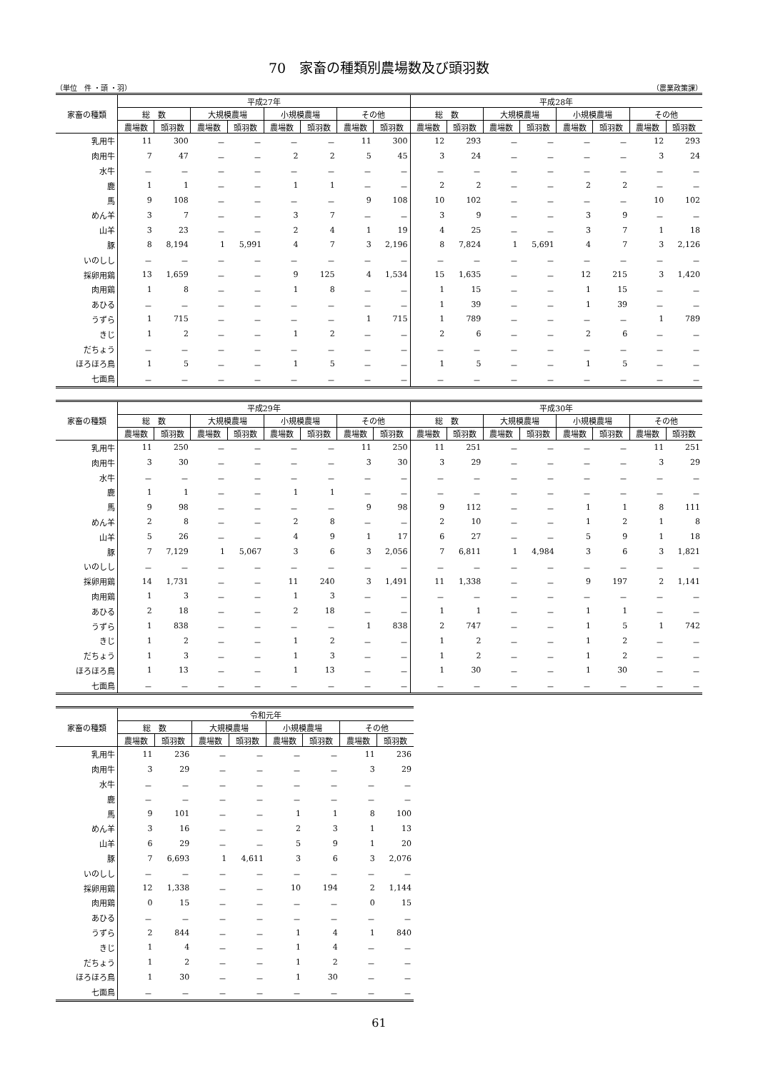70　家畜の種類別農場数及び頭羽数
（単位　件 ・頭 ・羽） （農業政策課）
| 家畜の種類 | 平成27年 | | | | | | | | 平成28年 | | | | | | | |
| --- | --- | --- | --- | --- | --- | --- | --- | --- | --- | --- | --- | --- | --- | --- | --- | --- |
| | 総 数 | | 大規模農場 | | 小規模農場 | | その他 | | 総 数 | | 大規模農場 | | 小規模農場 | | その他 | |
| | 農場数 | 頭羽数 | 農場数 | 頭羽数 | 農場数 | 頭羽数 | 農場数 | 頭羽数 | 農場数 | 頭羽数 | 農場数 | 頭羽数 | 農場数 | 頭羽数 | 農場数 | 頭羽数 |
| 乳用牛 | 11 | 300 | － | － | － | － | 11 | 300 | 12 | 293 | － | － | － | － | 12 | 293 |
| 肉用牛 | 7 | 47 | － | － | 2 | 2 | 5 | 45 | 3 | 24 | － | － | － | － | 3 | 24 |
| 水牛 | － | － | － | － | － | － | － | － | － | － | － | － | － | － | － | － |
| 鹿 | 1 | 1 | － | － | 1 | 1 | － | － | 2 | 2 | － | － | 2 | 2 | － | － |
| 馬 | 9 | 108 | － | － | － | － | 9 | 108 | 10 | 102 | － | － | － | － | 10 | 102 |
| めん羊 | 3 | 7 | － | － | 3 | 7 | － | － | 3 | 9 | － | － | 3 | 9 | － | － |
| 山羊 | 3 | 23 | － | － | 2 | 4 | 1 | 19 | 4 | 25 | － | － | 3 | 7 | 1 | 18 |
| 豚 | 8 | 8,194 | 1 | 5,991 | 4 | 7 | 3 | 2,196 | 8 | 7,824 | 1 | 5,691 | 4 | 7 | 3 | 2,126 |
| いのしし | － | － | － | － | － | － | － | － | － | － | － | － | － | － | － | － |
| 採卵用鶏 | 13 | 1,659 | － | － | 9 | 125 | 4 | 1,534 | 15 | 1,635 | － | － | 12 | 215 | 3 | 1,420 |
| 肉用鶏 | 1 | 8 | － | － | 1 | 8 | － | － | 1 | 15 | － | － | 1 | 15 | － | － |
| あひる | － | － | － | － | － | － | － | － | 1 | 39 | － | － | 1 | 39 | － | － |
| うずら | 1 | 715 | － | － | － | － | 1 | 715 | 1 | 789 | － | － | － | － | 1 | 789 |
| きじ | 1 | 2 | － | － | 1 | 2 | － | － | 2 | 6 | － | － | 2 | 6 | － | － |
| だちょう | － | － | － | － | － | － | － | － | － | － | － | － | － | － | － | － |
| ほろほろ鳥 | 1 | 5 | － | － | 1 | 5 | － | － | 1 | 5 | － | － | 1 | 5 | － | － |
| 七面鳥 | － | － | － | － | － | － | － | － | － | － | － | － | － | － | － | － |
| 家畜の種類 | 平成29年 | | | | | | | | 平成30年 | | | | | | | |
| --- | --- | --- | --- | --- | --- | --- | --- | --- | --- | --- | --- | --- | --- | --- | --- | --- |
| | 総 数 | | 大規模農場 | | 小規模農場 | | その他 | | 総 数 | | 大規模農場 | | 小規模農場 | | その他 | |
| | 農場数 | 頭羽数 | 農場数 | 頭羽数 | 農場数 | 頭羽数 | 農場数 | 頭羽数 | 農場数 | 頭羽数 | 農場数 | 頭羽数 | 農場数 | 頭羽数 | 農場数 | 頭羽数 |
| 乳用牛 | 11 | 250 | － | － | － | － | 11 | 250 | 11 | 251 | － | － | － | － | 11 | 251 |
| 肉用牛 | 3 | 30 | － | － | － | － | 3 | 30 | 3 | 29 | － | － | － | － | 3 | 29 |
| 水牛 | － | － | － | － | － | － | － | － | － | － | － | － | － | － | － | － |
| 鹿 | 1 | 1 | － | － | 1 | 1 | － | － | － | － | － | － | － | － | － | － |
| 馬 | 9 | 98 | － | － | － | － | 9 | 98 | 9 | 112 | － | － | 1 | 1 | 8 | 111 |
| めん羊 | 2 | 8 | － | － | 2 | 8 | － | － | 2 | 10 | － | － | 1 | 2 | 1 | 8 |
| 山羊 | 5 | 26 | － | － | 4 | 9 | 1 | 17 | 6 | 27 | － | － | 5 | 9 | 1 | 18 |
| 豚 | 7 | 7,129 | 1 | 5,067 | 3 | 6 | 3 | 2,056 | 7 | 6,811 | 1 | 4,984 | 3 | 6 | 3 | 1,821 |
| いのしし | － | － | － | － | － | － | － | － | － | － | － | － | － | － | － | － |
| 採卵用鶏 | 14 | 1,731 | － | － | 11 | 240 | 3 | 1,491 | 11 | 1,338 | － | － | 9 | 197 | 2 | 1,141 |
| 肉用鶏 | 1 | 3 | － | － | 1 | 3 | － | － | － | － | － | － | － | － | － | － |
| あひる | 2 | 18 | － | － | 2 | 18 | － | － | 1 | 1 | － | － | 1 | 1 | － | － |
| うずら | 1 | 838 | － | － | － | － | 1 | 838 | 2 | 747 | － | － | 1 | 5 | 1 | 742 |
| きじ | 1 | 2 | － | － | 1 | 2 | － | － | 1 | 2 | － | － | 1 | 2 | － | － |
| だちょう | 1 | 3 | － | － | 1 | 3 | － | － | 1 | 2 | － | － | 1 | 2 | － | － |
| ほろほろ鳥 | 1 | 13 | － | － | 1 | 13 | － | － | 1 | 30 | － | － | 1 | 30 | － | － |
| 七面鳥 | － | － | － | － | － | － | － | － | － | － | － | － | － | － | － | － |
| 家畜の種類 | 令和元年 | | | | | | | |
| --- | --- | --- | --- | --- | --- | --- | --- | --- |
| | 総 数 | | 大規模農場 | | 小規模農場 | | その他 | |
| | 農場数 | 頭羽数 | 農場数 | 頭羽数 | 農場数 | 頭羽数 | 農場数 | 頭羽数 |
| 乳用牛 | 11 | 236 | － | － | － | － | 11 | 236 |
| 肉用牛 | 3 | 29 | － | － | － | － | 3 | 29 |
| 水牛 | － | － | － | － | － | － | － | － |
| 鹿 | － | － | － | － | － | － | － | － |
| 馬 | 9 | 101 | － | － | 1 | 1 | 8 | 100 |
| めん羊 | 3 | 16 | － | － | 2 | 3 | 1 | 13 |
| 山羊 | 6 | 29 | － | － | 5 | 9 | 1 | 20 |
| 豚 | 7 | 6,693 | 1 | 4,611 | 3 | 6 | 3 | 2,076 |
| いのしし | － | － | － | － | － | － | － | － |
| 採卵用鶏 | 12 | 1,338 | － | － | 10 | 194 | 2 | 1,144 |
| 肉用鶏 | 0 | 15 | － | － | － | － | 0 | 15 |
| あひる | － | － | － | － | － | － | － | － |
| うずら | 2 | 844 | － | － | 1 | 4 | 1 | 840 |
| きじ | 1 | 4 | － | － | 1 | 4 | － | － |
| だちょう | 1 | 2 | － | － | 1 | 2 | － | － |
| ほろほろ鳥 | 1 | 30 | － | － | 1 | 30 | － | － |
| 七面鳥 | － | － | － | － | － | － | － | － |
61